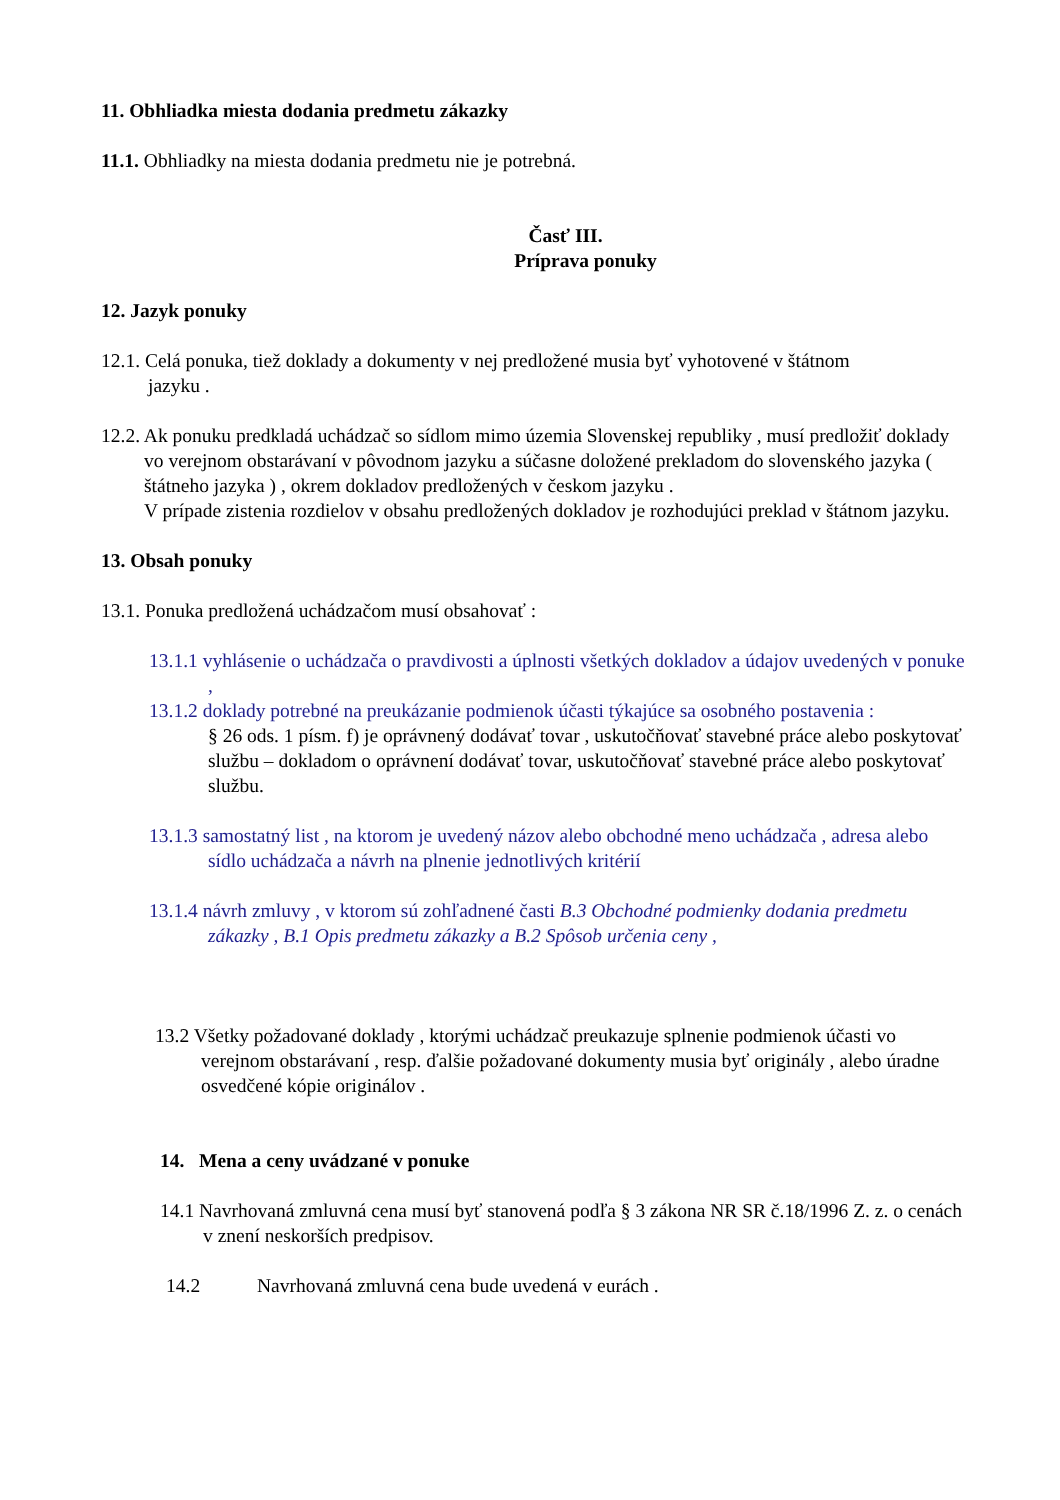11. Obhliadka miesta dodania predmetu zákazky
11.1. Obhliadky na miesta dodania predmetu nie je potrebná.
Časť III.
Príprava ponuky
12. Jazyk ponuky
12.1. Celá ponuka, tiež doklady a dokumenty v nej predložené musia byť vyhotovené v štátnom
jazyku .
12.2. Ak ponuku predkladá uchádzač so sídlom mimo územia Slovenskej republiky , musí predložiť doklady vo verejnom obstarávaní v pôvodnom jazyku a súčasne doložené prekladom do slovenského jazyka ( štátneho jazyka ) , okrem dokladov predložených v českom jazyku .
V prípade zistenia rozdielov v obsahu predložených dokladov je rozhodujúci preklad v štátnom jazyku.
13. Obsah ponuky
13.1. Ponuka predložená uchádzačom musí obsahovať :
13.1.1 vyhlásenie o uchádzača o pravdivosti a úplnosti všetkých dokladov a údajov uvedených v ponuke ,
13.1.2 doklady potrebné na preukázanie podmienok účasti týkajúce sa osobného postavenia :
§ 26 ods. 1 písm. f) je oprávnený dodávať tovar , uskutočňovať stavebné práce alebo poskytovať službu – dokladom o oprávnení dodávať tovar, uskutočňovať stavebné práce alebo poskytovať službu.
13.1.3 samostatný list , na ktorom je uvedený názov alebo obchodné meno uchádzača , adresa alebo sídlo uchádzača a návrh na plnenie jednotlivých kritérií
13.1.4 návrh zmluvy , v ktorom sú zohľadnené časti B.3 Obchodné podmienky dodania predmetu zákazky , B.1 Opis predmetu zákazky a B.2 Spôsob určenia ceny ,
13.2 Všetky požadované doklady , ktorými uchádzač preukazuje splnenie podmienok účasti vo verejnom obstarávaní , resp. ďalšie požadované dokumenty musia byť originály , alebo úradne osvedčené kópie originálov .
14. Mena a ceny uvádzané v ponuke
14.1 Navrhovaná zmluvná cena musí byť stanovená podľa § 3 zákona NR SR č.18/1996 Z. z. o cenách v znení neskorších predpisov.
14.2 Navrhovaná zmluvná cena bude uvedená v eurách .